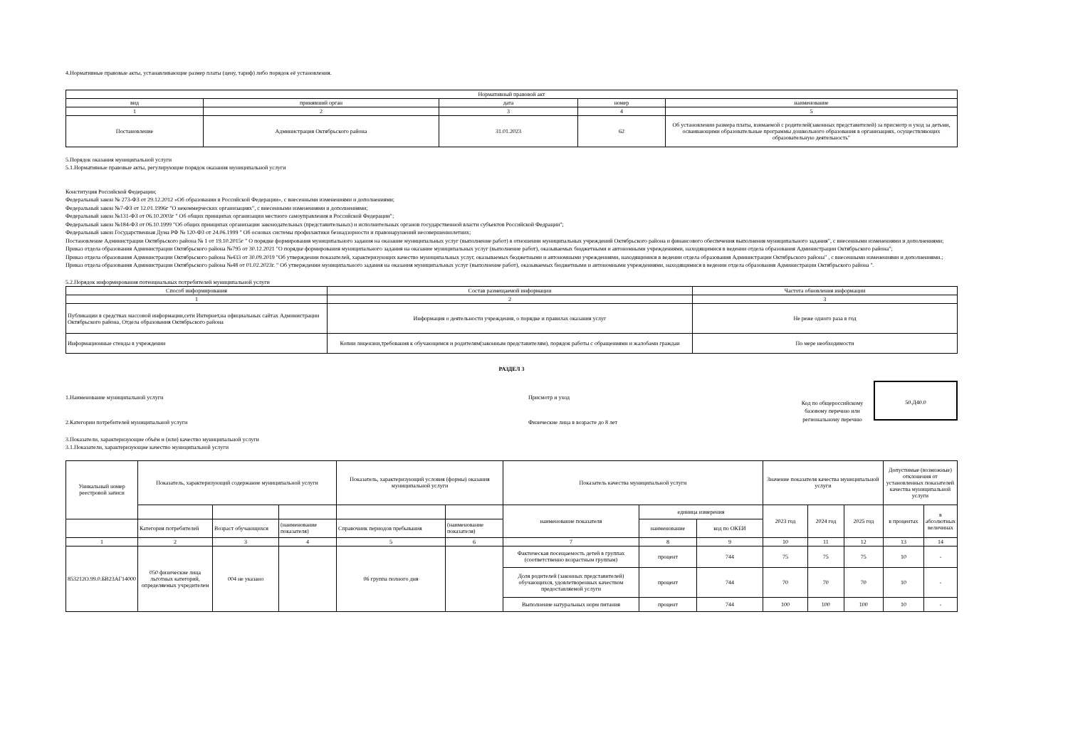4.Нормативные правовые акты, устанавливающие размер платы (цену, тариф) либо порядок её установления.
| Нормативный правовой акт | | | | |
| --- | --- | --- | --- | --- |
| вид | принявший орган | дата | номер | наименование |
| 1 | 2 | 3 | 4 | 5 |
| Постановление | Администрация Октябрьского района | 31.01.2023 | 62 | Об установлении размера платы, взимаемой с родителей(законных представителей) за присмотр и уход за детьми, осваивающими образовательные программы дошкольного образования в организациях, осуществляющих образовательную деятельность" |
5.Порядок оказания муниципальной услуги
5.1.Нормативные правовые акты, регулирующие порядок оказания муниципальной услуги
Конституция Российской Федерации;
Федеральный закон № 273-ФЗ от 29.12.2012 «Об образовании в Российской Федерации», с внесенными изменениями и дополнениями;
Федеральный закон №7-ФЗ от 12.01.1996г "О некоммерческих организациях", с внесенными изменениями и дополнениями;
Федеральный закон №131-ФЗ от 06.10.2003г " Об общих принципах организации местного самоуправления в Российской Федерации";
Федеральный закон №184-ФЗ от 06.10.1999 "Об общих принципах организации законодательных (представительных) и исполнительных органов государственной власти субъектов Российской Федрации";
Федеральный закон Государственная Дума РФ № 120-ФЗ от 24.06.1999 " Об основах системы профилактики безнадзорности и правонарушений несовершеннолетних;
Постановление Администрации Октябрьского района № 1 от 19.10.2015г " О порядке формирования муниципального задания на оказание муниципальных услуг (выполнение работ) в отношении муниципальных учреждений Октябрьского района и финансового обеспечения выполнения муниципального задания", с внесенными изменениями и дополнениями;
Приказ отдела образования Администрации Октябрьского района №795 от 30.12.2021 "О порядке формирования муниципального задания на оказание муниципальных услуг (выполнение работ), оказываемых бюджетными и автономными учреждениями, находящимися в ведении отдела образования Администрации Октябрьского района";
Приказ отдела образования Администрации Октябрьского района №433 от 30.09.2019 "Об утверждении показателей, характеризующих качество муниципальных услуг, оказываемых бюджетными и автономными учреждениями, находящимися в ведении отдела образования Администрации Октябрьского района" , с внесенными изменениями и дополнениями.;
Приказ отдела образования Администрации Октябрьского района №48 от 01.02.2023г. " Об утверждении муниципального задания на оказания муниципальных услуг (выполнение работ), оказываемых бюджетными и автономными учреждениями, находящимися в ведении отдела образования Администрации Октябрьского района ".
5.2.Порядок информирования потенциальных потребителей муниципальной услуги
| Способ информирования | Состав размещаемой информации | Частота обновления информации |
| --- | --- | --- |
| 1 | 2 | 3 |
| Публикации в средствах массовой информации,сети Интернет,на официальных сайтах Администрации Октябрьского района, Отдела образования Октябрьского района | Информация о деятельности учреждения, о порядке и правилах оказания услуг | Не реже одного раза в год |
| Информационные стенды в учреждении | Копии лицензии,требования к обучающимся и родителям(законным представителям), порядок работы с обращениями и жалобами граждан | По мере необходимости |
РАЗДЕЛ 3
1.Наименование муниципальной услуги Присмотр и уход
2.Категории потребителей муниципальной услуги Физические лица в возрасте до 8 лет
Код по общероссийскому базовому перечню или региональному перечню
50.Д40.0
3.Показатели, характеризующие объём и (или) качество муниципальной услуги
3.1.Показатели, характеризующие качество муниципальной услуги
| Уникальный номер реестровой записи | Показатель, характеризующий содержание муниципальной услуги | | | Показатель, характеризующий условия (формы) оказания муниципальной услуги | | Показатель качества муниципальной услуги | | | Значение показателя качества муниципальной услуги | | | Допустимые (возможные) отклонения от установленных показателей качества муниципальной услуги | |
| --- | --- | --- | --- | --- | --- | --- | --- | --- | --- | --- | --- | --- | --- |
| | | | | | | наименование показателя | единица измерения | | 2023 год | 2024 год | 2025 год | в процентах | в абсолютных величинах |
| | | | | | | | наименование | код по ОКЕИ | | | | | |
| | Категория потребителей | Возраст обучающихся | (наименование показателя) | Справочник периодов пребывания | (наименование показателя) | | | | | | | | |
| 1 | 2 | 3 | 4 | 5 | 6 | 7 | 8 | 9 | 10 | 11 | 12 | 13 | 14 |
| 853212О.99.0.БВ23АГ14000 | 050 физические лица льготных категорий, определяемых учредителем | 004 не указано | | 06 группа полного дня | | Фактическая посещаемость детей в группах (соответственно возрастным группам) | процент | 744 | 75 | 75 | 75 | 10 | - |
| | | | | | | Доля родителей (законных представителей) обучающихся, удовлетворенных качеством предоставляемой услуги | процент | 744 | 70 | 70 | 70 | 10 | - |
| | | | | | | Выполнение натуральных норм питания | процент | 744 | 100 | 100 | 100 | 10 | - |